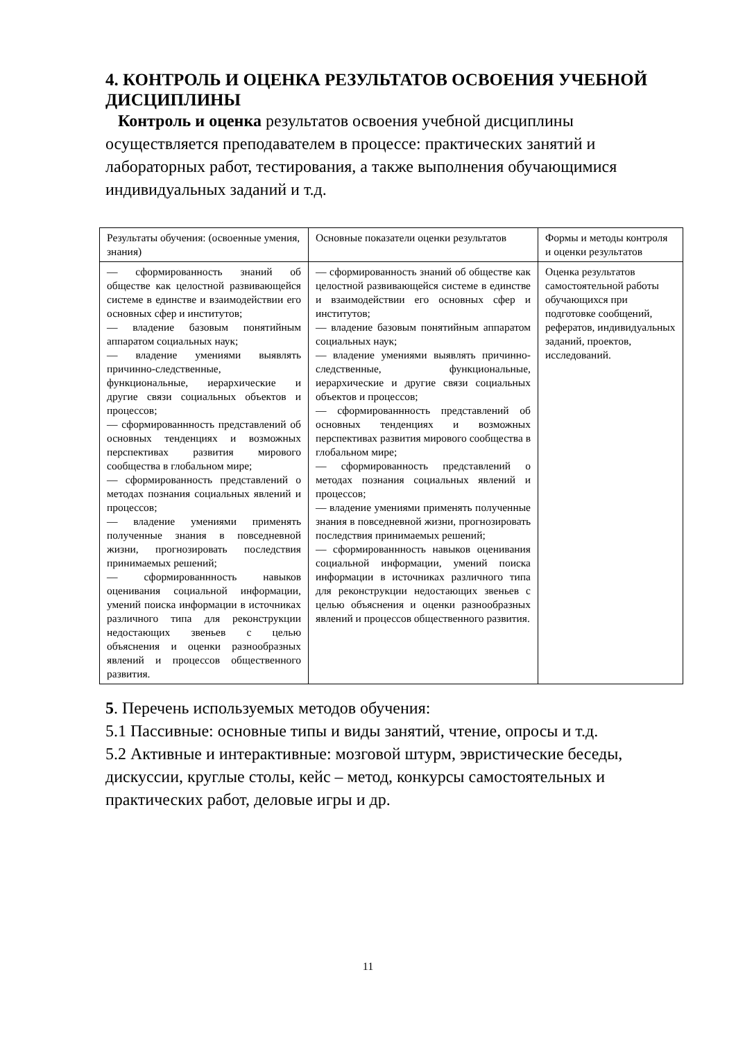4. КОНТРОЛЬ И ОЦЕНКА РЕЗУЛЬТАТОВ ОСВОЕНИЯ УЧЕБНОЙ ДИСЦИПЛИНЫ
Контроль и оценка результатов освоения учебной дисциплины осуществляется преподавателем в процессе: практических занятий и лабораторных работ, тестирования, а также выполнения обучающимися индивидуальных заданий и т.д.
| Результаты обучения: (освоенные умения, знания) | Основные показатели оценки результатов | Формы и методы контроля и оценки результатов |
| –– сформированность знаний об обществе как целостной развивающейся системе в единстве и взаимодействии его основных сфер и институтов; –– владение базовым понятийным аппаратом социальных наук; –– владение умениями выявлять причинно-следственные, функциональные, иерархические и другие связи социальных объектов и процессов; –– сформированнность представлений об основных тенденциях и возможных перспективах развития мирового сообщества в глобальном мире; –– сформированность представлений о методах познания социальных явлений и процессов; –– владение умениями применять полученные знания в повседневной жизни, прогнозировать последствия принимаемых решений; –– сформированнность навыков оценивания социальной информации, умений поиска информации в источниках различного типа для реконструкции недостающих звеньев с целью объяснения и оценки разнообразных явлений и процессов общественного развития. | –– сформированность знаний об обществе как целостной развивающейся системе в единстве и взаимодействии его основных сфер и институтов; –– владение базовым понятийным аппаратом социальных наук; –– владение умениями выявлять причинно-следственные, функциональные, иерархические и другие связи социальных объектов и процессов; –– сформированнность представлений об основных тенденциях и возможных перспективах развития мирового сообщества в глобальном мире; –– сформированность представлений о методах познания социальных явлений и процессов; –– владение умениями применять полученные знания в повседневной жизни, прогнозировать последствия принимаемых решений; –– сформированнность навыков оценивания социальной информации, умений поиска информации в источниках различного типа для реконструкции недостающих звеньев с целью объяснения и оценки разнообразных явлений и процессов общественного развития. | Оценка результатов самостоятельной работы обучающихся при подготовке сообщений, рефератов, индивидуальных заданий, проектов, исследований. |
5. Перечень используемых методов обучения:
5.1 Пассивные: основные типы и виды занятий, чтение, опросы и т.д.
5.2 Активные и интерактивные: мозговой штурм, эвристические беседы, дискуссии, круглые столы, кейс – метод, конкурсы самостоятельных и практических работ, деловые игры и др.
11